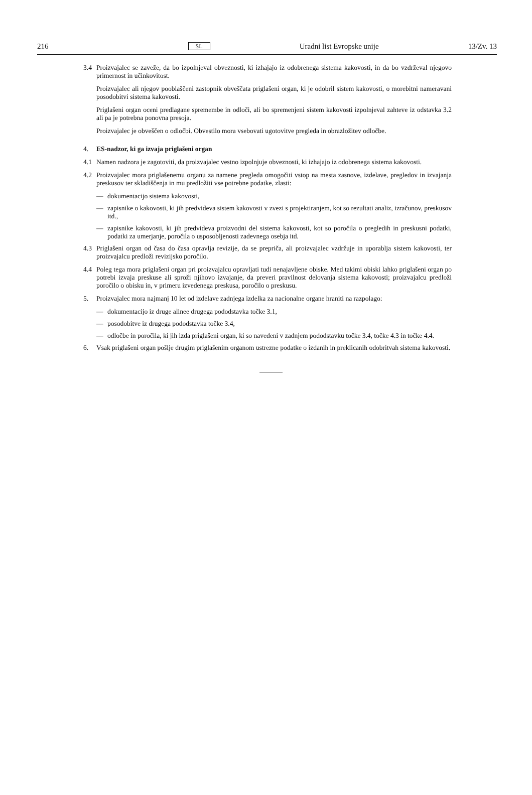216 SL Uradni list Evropske unije 13/Zv. 13
3.4 Proizvajalec se zaveže, da bo izpolnjeval obveznosti, ki izhajajo iz odobrenega sistema kakovosti, in da bo vzdrževal njegovo primernost in učinkovitost.
Proizvajalec ali njegov pooblaščeni zastopnik obveščata priglašeni organ, ki je odobril sistem kakovosti, o morebitni nameravani posodobitvi sistema kakovosti.
Priglašeni organ oceni predlagane spremembe in odloči, ali bo spremenjeni sistem kakovosti izpolnjeval zahteve iz odstavka 3.2 ali pa je potrebna ponovna presoja.
Proizvajalec je obveščen o odločbi. Obvestilo mora vsebovati ugotovitve pregleda in obrazložitev odločbe.
4. ES-nadzor, ki ga izvaja priglašeni organ
4.1 Namen nadzora je zagotoviti, da proizvajalec vestno izpolnjuje obveznosti, ki izhajajo iz odobrenega sistema kakovosti.
4.2 Proizvajalec mora priglašenemu organu za namene pregleda omogočiti vstop na mesta zasnove, izdelave, pregledov in izvajanja preskusov ter skladiščenja in mu predložiti vse potrebne podatke, zlasti:
— dokumentacijo sistema kakovosti,
— zapisnike o kakovosti, ki jih predvideva sistem kakovosti v zvezi s projektiranjem, kot so rezultati analiz, izračunov, preskusov itd.,
— zapisnike kakovosti, ki jih predvideva proizvodni del sistema kakovosti, kot so poročila o pregledih in preskusni podatki, podatki za umerjanje, poročila o usposobljenosti zadevnega osebja itd.
4.3 Priglašeni organ od časa do časa opravlja revizije, da se prepriča, ali proizvajalec vzdržuje in uporablja sistem kakovosti, ter proizvajalcu predloži revizijsko poročilo.
4.4 Poleg tega mora priglašeni organ pri proizvajalcu opravljati tudi nenajavljene obiske. Med takimi obiski lahko priglašeni organ po potrebi izvaja preskuse ali sproži njihovo izvajanje, da preveri pravilnost delovanja sistema kakovosti; proizvajalcu predloži poročilo o obisku in, v primeru izvedenega preskusa, poročilo o preskusu.
5. Proizvajalec mora najmanj 10 let od izdelave zadnjega izdelka za nacionalne organe hraniti na razpolago:
— dokumentacijo iz druge alinee drugega pododstavka točke 3.1,
— posodobitve iz drugega pododstavka točke 3.4,
— odločbe in poročila, ki jih izda priglašeni organ, ki so navedeni v zadnjem pododstavku točke 3.4, točke 4.3 in točke 4.4.
6. Vsak priglašeni organ pošlje drugim priglašenim organom ustrezne podatke o izdanih in preklicanih odobritvah sistema kakovosti.